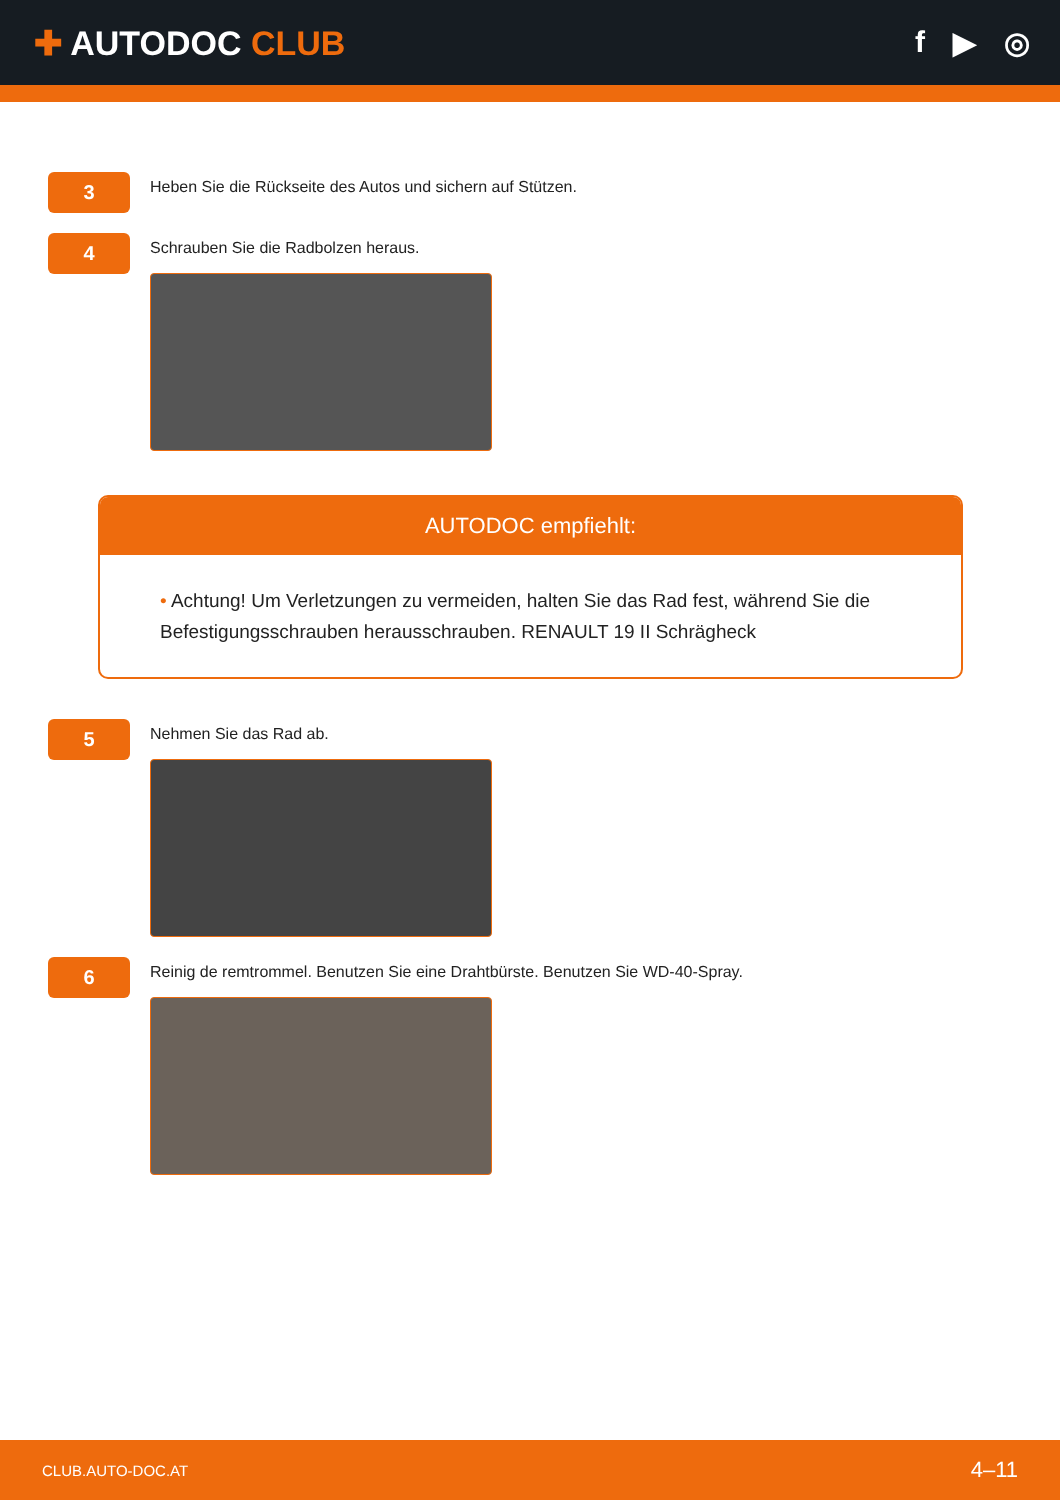✚ AUTODOC CLUB f ▶ ◎
3
Heben Sie die Rückseite des Autos und sichern auf Stützen.
4
Schrauben Sie die Radbolzen heraus.
AUTODOC empfiehlt:
• Achtung! Um Verletzungen zu vermeiden, halten Sie das Rad fest, während Sie die Befestigungsschrauben herausschrauben. RENAULT 19 II Schrägheck
5
Nehmen Sie das Rad ab.
6
Reinig de remtrommel. Benutzen Sie eine Drahtbürste. Benutzen Sie WD-40-Spray.
CLUB.AUTO-DOC.AT 4–11